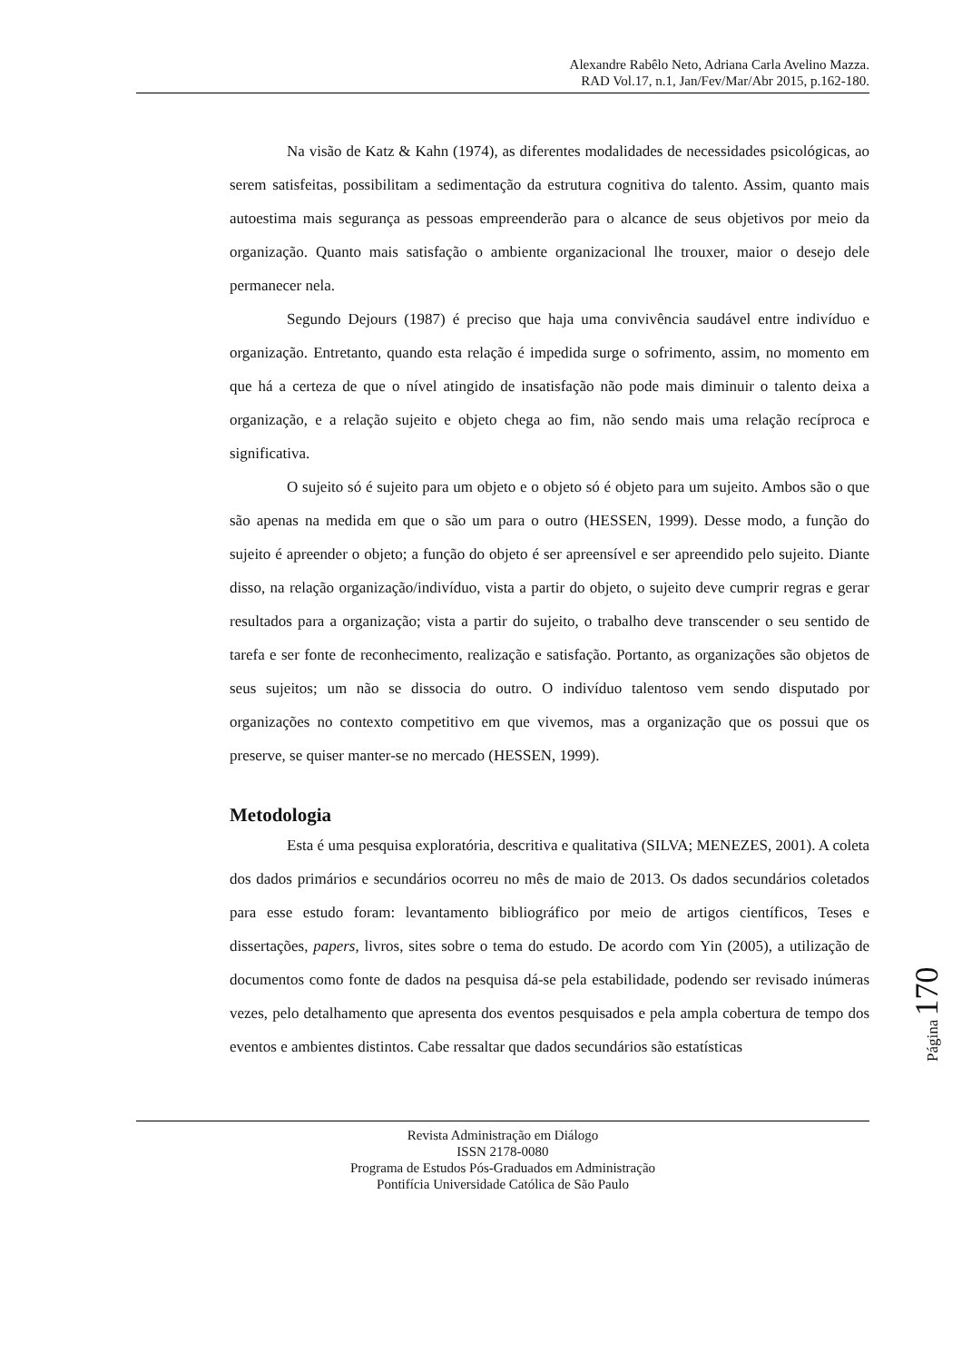Alexandre Rabêlo Neto, Adriana Carla Avelino Mazza.
RAD Vol.17, n.1, Jan/Fev/Mar/Abr 2015, p.162-180.
Na visão de Katz & Kahn (1974), as diferentes modalidades de necessidades psicológicas, ao serem satisfeitas, possibilitam a sedimentação da estrutura cognitiva do talento. Assim, quanto mais autoestima mais segurança as pessoas empreenderão para o alcance de seus objetivos por meio da organização. Quanto mais satisfação o ambiente organizacional lhe trouxer, maior o desejo dele permanecer nela.
Segundo Dejours (1987) é preciso que haja uma convivência saudável entre indivíduo e organização. Entretanto, quando esta relação é impedida surge o sofrimento, assim, no momento em que há a certeza de que o nível atingido de insatisfação não pode mais diminuir o talento deixa a organização, e a relação sujeito e objeto chega ao fim, não sendo mais uma relação recíproca e significativa.
O sujeito só é sujeito para um objeto e o objeto só é objeto para um sujeito. Ambos são o que são apenas na medida em que o são um para o outro (HESSEN, 1999). Desse modo, a função do sujeito é apreender o objeto; a função do objeto é ser apreensível e ser apreendido pelo sujeito. Diante disso, na relação organização/indivíduo, vista a partir do objeto, o sujeito deve cumprir regras e gerar resultados para a organização; vista a partir do sujeito, o trabalho deve transcender o seu sentido de tarefa e ser fonte de reconhecimento, realização e satisfação. Portanto, as organizações são objetos de seus sujeitos; um não se dissocia do outro. O indivíduo talentoso vem sendo disputado por organizações no contexto competitivo em que vivemos, mas a organização que os possui que os preserve, se quiser manter-se no mercado (HESSEN, 1999).
Metodologia
Esta é uma pesquisa exploratória, descritiva e qualitativa (SILVA; MENEZES, 2001). A coleta dos dados primários e secundários ocorreu no mês de maio de 2013. Os dados secundários coletados para esse estudo foram: levantamento bibliográfico por meio de artigos científicos, Teses e dissertações, papers, livros, sites sobre o tema do estudo. De acordo com Yin (2005), a utilização de documentos como fonte de dados na pesquisa dá-se pela estabilidade, podendo ser revisado inúmeras vezes, pelo detalhamento que apresenta dos eventos pesquisados e pela ampla cobertura de tempo dos eventos e ambientes distintos. Cabe ressaltar que dados secundários são estatísticas
Página 170
Revista Administração em Diálogo
ISSN 2178-0080
Programa de Estudos Pós-Graduados em Administração
Pontifícia Universidade Católica de São Paulo